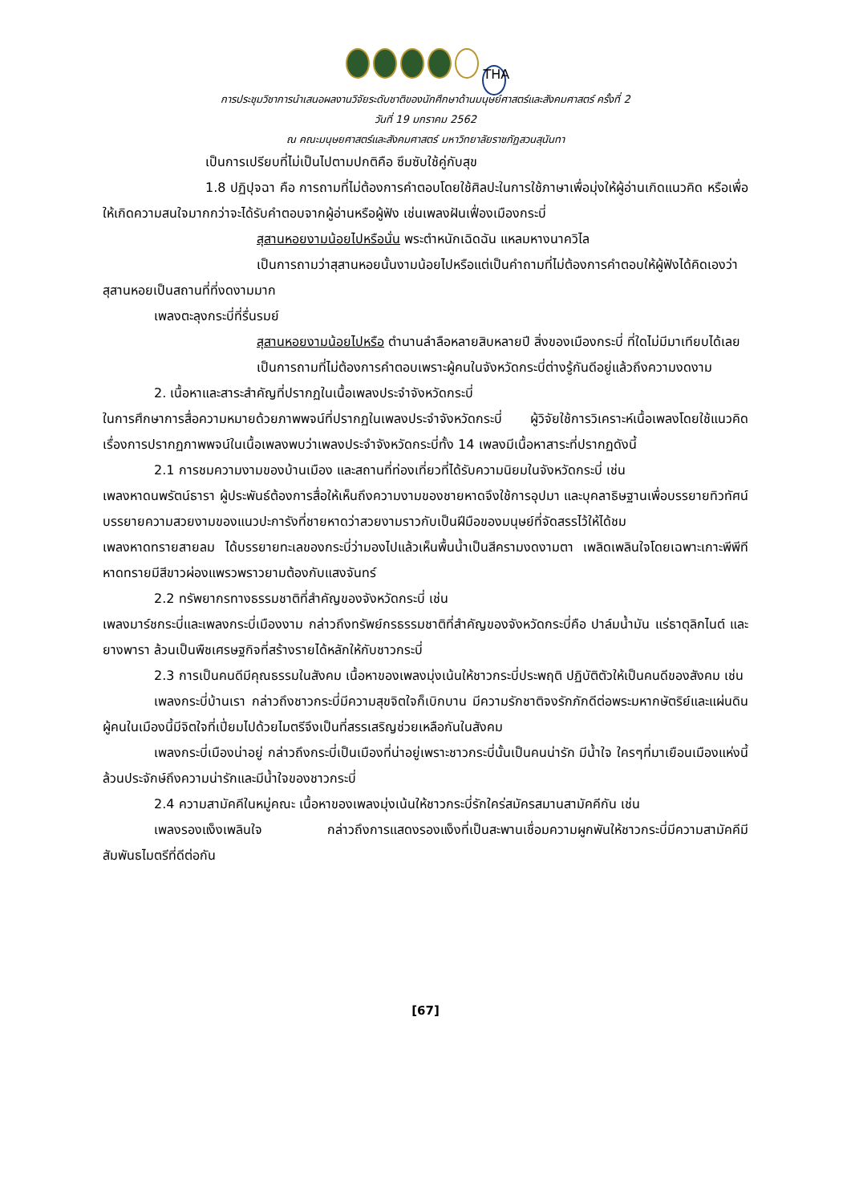THA
การประชุมวิชาการนำเสนอผลงานวิจัยระดับชาติของนักศึกษาด้านมนุษย์ศาสตร์และสังคมศาสตร์ ครั้งที่ 2
วันที่ 19 มกราคม 2562
ณ คณะมนุษยศาสตร์และสังคมศาสตร์ มหาวิทยาลัยราชภัฏสวนสุนันทา
เป็นการเปรียบที่ไม่เป็นไปตามปกติคือ ซึมซับใช้คู่กับสุข
1.8 ปฏิปุจฉา คือ การถามที่ไม่ต้องการคำตอบโดยใช้ศิลปะในการใช้ภาษาเพื่อมุ่งให้ผู้อ่านเกิดแนวคิด หรือเพื่อให้เกิดความสนใจมากกว่าจะได้รับคำตอบจากผู้อ่านหรือผู้ฟัง เช่นเพลงฝันเฟื่องเมืองกระบี่
สุสานหอยงามน้อยไปหรือนั่น พระตำหนักเฉิดฉัน แหลมหางนาควิไล
เป็นการถามว่าสุสานหอยนั้นงามน้อยไปหรือแต่เป็นคำถามที่ไม่ต้องการคำตอบให้ผู้ฟังได้คิดเองว่าสุสานหอยเป็นสถานที่ที่งดงามมาก
เพลงตะลุงกระบี่ที่รื่นรมย์
สุสานหอยงามน้อยไปหรือ ตำนานลำลือหลายสิบหลายปี สิ่งของเมืองกระบี่ ที่ใดไม่มีมาเทียบได้เลย
เป็นการถามที่ไม่ต้องการคำตอบเพราะผู้คนในจังหวัดกระบี่ต่างรู้กันดีอยู่แล้วถึงความงดงาม
2. เนื้อหาและสาระสำคัญที่ปรากฏในเนื้อเพลงประจำจังหวัดกระบี่
ในการศึกษาการสื่อความหมายด้วยภาพพจน์ที่ปรากฏในเพลงประจำจังหวัดกระบี่ ผู้วิจัยใช้การวิเคราะห์เนื้อเพลงโดยใช้แนวคิดเรื่องการปรากฏภาพพจน์ในเนื้อเพลงพบว่าเพลงประจำจังหวัดกระบี่ทั้ง 14 เพลงมีเนื้อหาสาระที่ปรากฏดังนี้
2.1 การชมความงามของบ้านเมือง และสถานที่ท่องเที่ยวที่ได้รับความนิยมในจังหวัดกระบี่ เช่น
เพลงหาดนพรัตน์ธารา ผู้ประพันธ์ต้องการสื่อให้เห็นถึงความงามของชายหาดจึงใช้การอุปมา และบุคลาธิษฐานเพื่อบรรยายทิวทัศน์ บรรยายความสวยงามของแนวปะการังที่ชายหาดว่าสวยงามราวกับเป็นฝีมือของมนุษย์ที่จัดสรรไว้ให้ได้ชม
เพลงหาดทรายสายลม ได้บรรยายทะเลของกระบี่ว่ามองไปแล้วเห็นพื้นน้ำเป็นสีครามงดงามตา เพลิดเพลินใจโดยเฉพาะเกาะพีพีทีหาดทรายมีสีขาวผ่องแพรวพราวยามต้องกับแสงจันทร์
2.2 ทรัพยากรทางธรรมชาติที่สำคัญของจังหวัดกระบี่ เช่น
เพลงมาร์ชกระบี่และเพลงกระบี่เมืองงาม กล่าวถึงทรัพย์กรธรรมชาติที่สำคัญของจังหวัดกระบี่คือ ปาล์มน้ำมัน แร่ธาตุลิกไนต์ และยางพารา ล้วนเป็นพืชเศรษฐกิจที่สร้างรายได้หลักให้กับชาวกระบี่
2.3 การเป็นคนดีมีคุณธรรมในสังคม เนื้อหาของเพลงมุ่งเน้นให้ชาวกระบี่ประพฤติ ปฏิบัติตัวให้เป็นคนดีของสังคม เช่น
เพลงกระบี่บ้านเรา กล่าวถึงชาวกระบี่มีความสุขจิตใจก็เบิกบาน มีความรักชาติจงรักภักดีต่อพระมหากษัตริย์และแผ่นดิน ผู้คนในเมืองนี้มีจิตใจที่เปี่ยมไปด้วยไมตรีจึงเป็นที่สรรเสริญช่วยเหลือกันในสังคม
เพลงกระบี่เมืองน่าอยู่ กล่าวถึงกระบี่เป็นเมืองที่น่าอยู่เพราะชาวกระบี่นั้นเป็นคนน่ารัก มีน้ำใจ ใครๆที่มาเยือนเมืองแห่งนี้ล้วนประจักษ์ถึงความน่ารักและมีน้ำใจของชาวกระบี่
2.4 ความสามัคคีในหมู่คณะ เนื้อหาของเพลงมุ่งเน้นให้ชาวกระบี่รักใคร่สมัครสมานสามัคคีกัน เช่น
เพลงรองแง็งเพลินใจ กล่าวถึงการแสดงรองแง็งที่เป็นสะพานเชื่อมความผูกพันให้ชาวกระบี่มีความสามัคคีมีสัมพันธไมตรีที่ดีต่อกัน
[67]